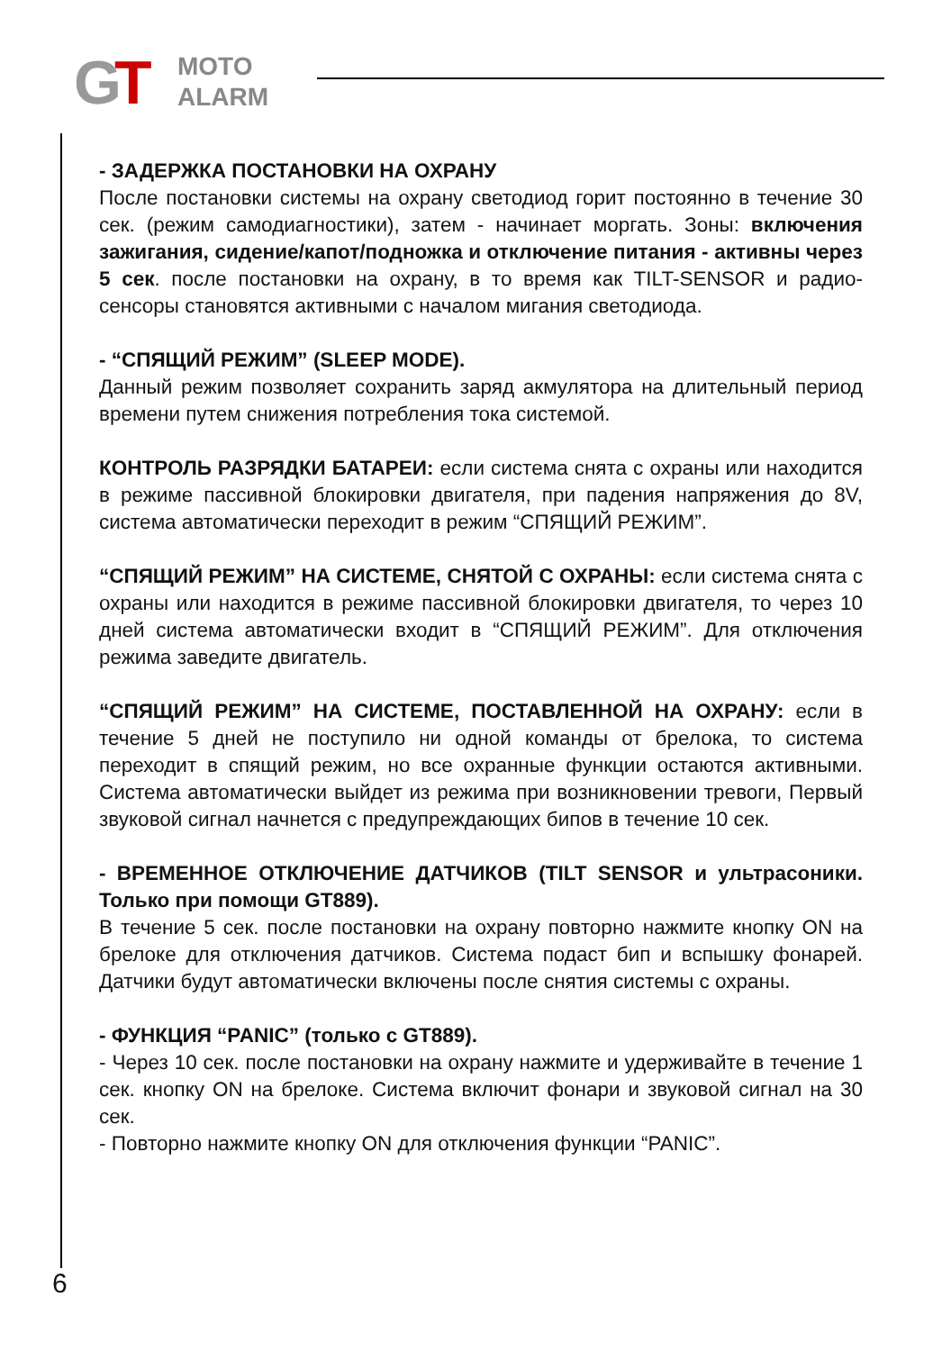G
T
MOTO
ALARM
- ЗАДЕРЖКА ПОСТАНОВКИ НА ОХРАНУ
После постановки системы на охрану светодиод горит постоянно в течение 30 сек. (режим самодиагностики), затем - начинает моргать. Зоны: включения зажигания, сидение/капот/подножка и отключение питания - активны через 5 сек. после постановки на охрану, в то время как TILT-SENSOR и радио-сенсоры становятся активными с началом мигания светодиода.
- “СПЯЩИЙ РЕЖИМ” (SLEEP MODE).
Данный режим позволяет сохранить заряд акмулятора на длительный период времени путем снижения потребления тока системой.
КОНТРОЛЬ РАЗРЯДКИ БАТАРЕИ: если система снята с охраны или находится в режиме пассивной блокировки двигателя, при падения напряжения до 8V, система автоматически переходит в режим “СПЯЩИЙ РЕЖИМ”.
“СПЯЩИЙ РЕЖИМ” НА СИСТЕМЕ, СНЯТОЙ С ОХРАНЫ: если система снята с охраны или находится в режиме пассивной блокировки двигателя, то через 10 дней система автоматически входит в “СПЯЩИЙ РЕЖИМ”. Для отключения режима заведите двигатель.
“СПЯЩИЙ РЕЖИМ” НА СИСТЕМЕ, ПОСТАВЛЕННОЙ НА ОХРАНУ: если в течение 5 дней не поступило ни одной команды от брелока, то система переходит в спящий режим, но все охранные функции остаются активными. Система автоматически выйдет из режима при возникновении тревоги, Первый звуковой сигнал начнется с предупреждающих бипов в течение 10 сек.
- ВРЕМЕННОЕ ОТКЛЮЧЕНИЕ ДАТЧИКОВ (TILT SENSOR и ультрасоники. Только при помощи GT889).
В течение 5 сек. после постановки на охрану повторно нажмите кнопку ON на брелоке для отключения датчиков. Система подаст бип и вспышку фонарей. Датчики будут автоматически включены после снятия системы с охраны.
- ФУНКЦИЯ “PANIC” (только с GT889).
- Через 10 сек. после постановки на охрану нажмите и удерживайте в течение 1 сек. кнопку ON на брелоке. Система включит фонари и звуковой сигнал на 30 сек.
- Повторно нажмите кнопку ON для отключения функции “PANIC”.
6